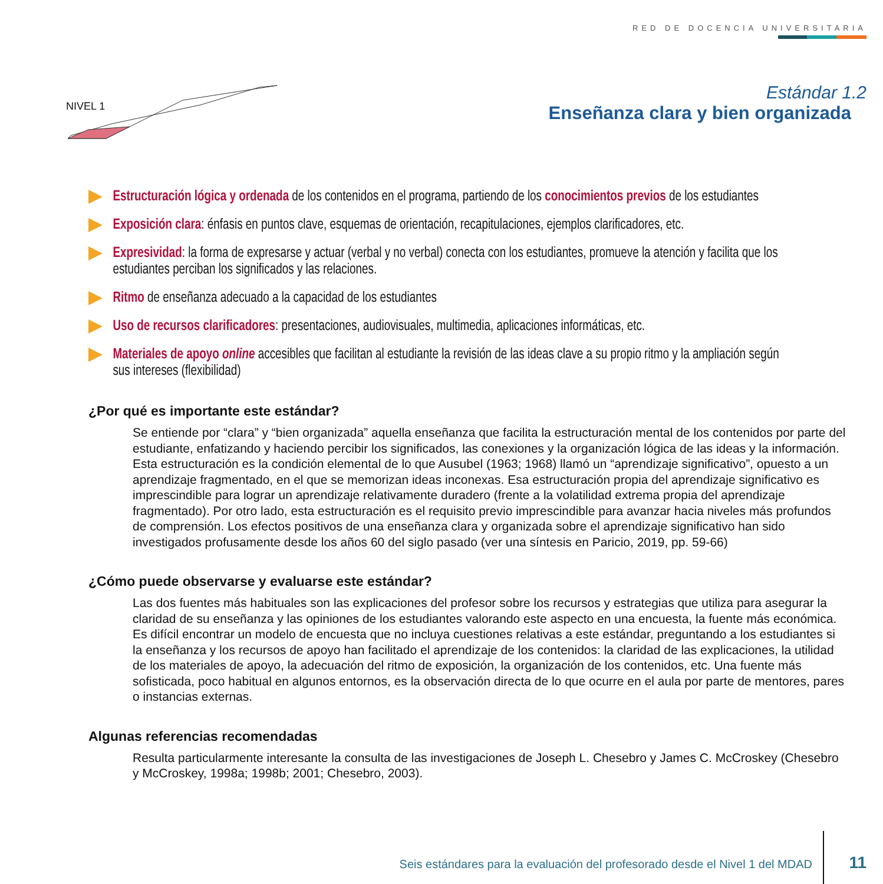RED DE DOCENCIA UNIVERSITARIA
NIVEL 1
Estándar 1.2
Enseñanza clara y bien organizada
Estructuración lógica y ordenada de los contenidos en el programa, partiendo de los conocimientos previos de los estudiantes
Exposición clara: énfasis en puntos clave, esquemas de orientación, recapitulaciones, ejemplos clarificadores, etc.
Expresividad: la forma de expresarse y actuar (verbal y no verbal) conecta con los estudiantes, promueve la atención y facilita que los estudiantes perciban los significados y las relaciones.
Ritmo de enseñanza adecuado a la capacidad de los estudiantes
Uso de recursos clarificadores: presentaciones, audiovisuales, multimedia, aplicaciones informáticas, etc.
Materiales de apoyo online accesibles que facilitan al estudiante la revisión de las ideas clave a su propio ritmo y la ampliación según sus intereses (flexibilidad)
¿Por qué es importante este estándar?
Se entiende por “clara” y “bien organizada” aquella enseñanza que facilita la estructuración mental de los contenidos por parte del estudiante, enfatizando y haciendo percibir los significados, las conexiones y la organización lógica de las ideas y la información. Esta estructuración es la condición elemental de lo que Ausubel (1963; 1968) llamó un “aprendizaje significativo”, opuesto a un aprendizaje fragmentado, en el que se memorizan ideas inconexas. Esa estructuración propia del aprendizaje significativo es imprescindible para lograr un aprendizaje relativamente duradero (frente a la volatilidad extrema propia del aprendizaje fragmentado). Por otro lado, esta estructuración es el requisito previo imprescindible para avanzar hacia niveles más profundos de comprensión. Los efectos positivos de una enseñanza clara y organizada sobre el aprendizaje significativo han sido investigados profusamente desde los años 60 del siglo pasado (ver una síntesis en Paricio, 2019, pp. 59-66)
¿Cómo puede observarse y evaluarse este estándar?
Las dos fuentes más habituales son las explicaciones del profesor sobre los recursos y estrategias que utiliza para asegurar la claridad de su enseñanza y las opiniones de los estudiantes valorando este aspecto en una encuesta, la fuente más económica. Es difícil encontrar un modelo de encuesta que no incluya cuestiones relativas a este estándar, preguntando a los estudiantes si la enseñanza y los recursos de apoyo han facilitado el aprendizaje de los contenidos: la claridad de las explicaciones, la utilidad de los materiales de apoyo, la adecuación del ritmo de exposición, la organización de los contenidos, etc. Una fuente más sofisticada, poco habitual en algunos entornos, es la observación directa de lo que ocurre en el aula por parte de mentores, pares o instancias externas.
Algunas referencias recomendadas
Resulta particularmente interesante la consulta de las investigaciones de Joseph L. Chesebro y James C. McCroskey (Chesebro y McCroskey, 1998a; 1998b; 2001; Chesebro, 2003).
Seis estándares para la evaluación del profesorado desde el Nivel 1 del MDAD
11